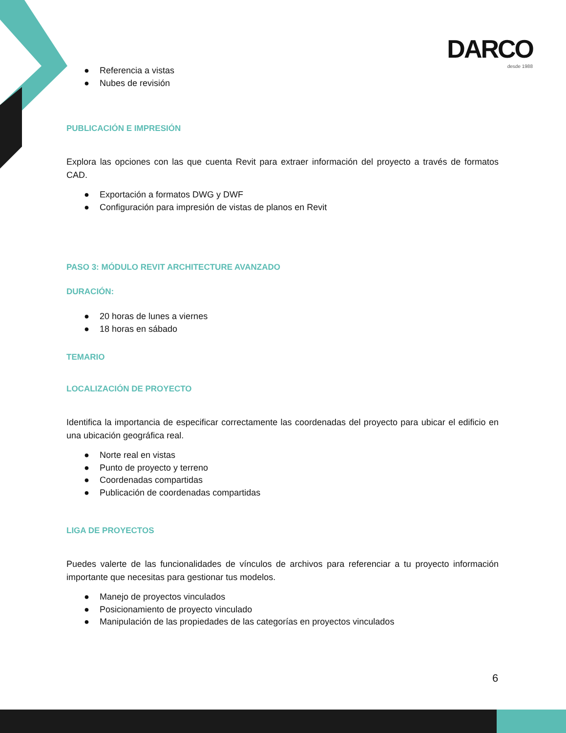DARCO
desde 1988
● Referencia a vistas
● Nubes de revisión
PUBLICACIÓN E IMPRESIÓN
Explora las opciones con las que cuenta Revit para extraer información del proyecto a través de formatos CAD.
● Exportación a formatos DWG y DWF
● Configuración para impresión de vistas de planos en Revit
PASO 3: MÓDULO REVIT ARCHITECTURE AVANZADO
DURACIÓN:
● 20 horas de lunes a viernes
● 18 horas en sábado
TEMARIO
LOCALIZACIÓN DE PROYECTO
Identifica la importancia de especificar correctamente las coordenadas del proyecto para ubicar el edificio en una ubicación geográfica real.
● Norte real en vistas
● Punto de proyecto y terreno
● Coordenadas compartidas
● Publicación de coordenadas compartidas
LIGA DE PROYECTOS
Puedes valerte de las funcionalidades de vínculos de archivos para referenciar a tu proyecto información importante que necesitas para gestionar tus modelos.
● Manejo de proyectos vinculados
● Posicionamiento de proyecto vinculado
● Manipulación de las propiedades de las categorías en proyectos vinculados
6